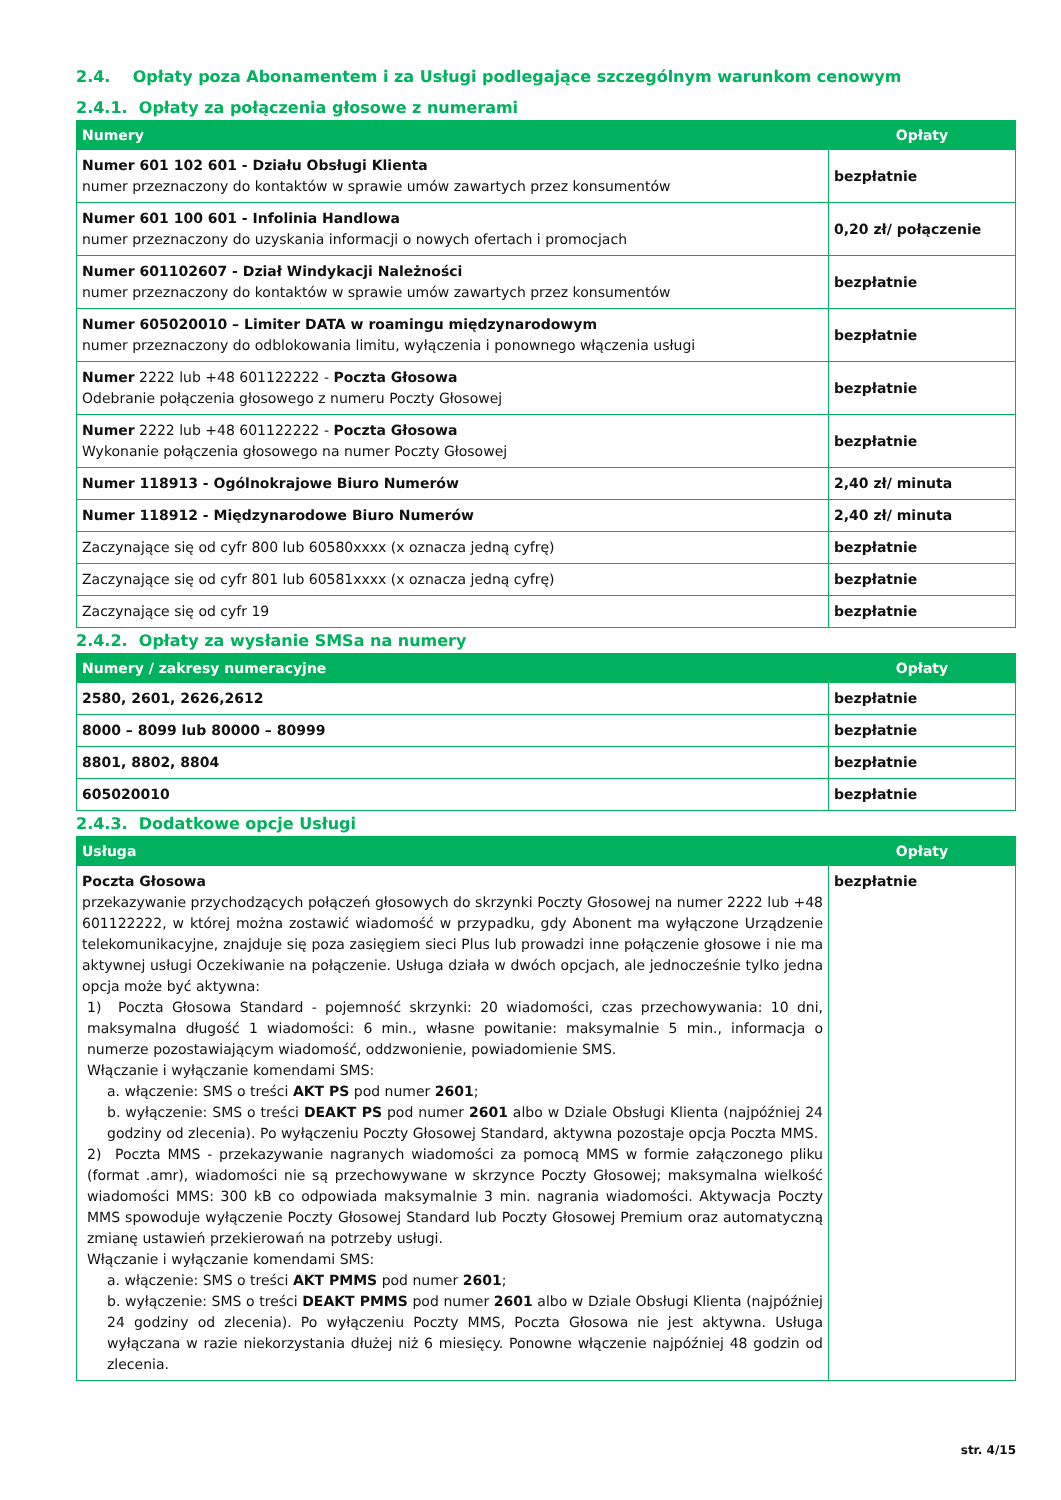2.4. Opłaty poza Abonamentem i za Usługi podlegające szczególnym warunkom cenowym
2.4.1. Opłaty za połączenia głosowe z numerami
| Numery | Opłaty |
| --- | --- |
| Numer 601 102 601 - Działu Obsługi Klienta numer przeznaczony do kontaktów w sprawie umów zawartych przez konsumentów | bezpłatnie |
| Numer 601 100 601 - Infolinia Handlowa numer przeznaczony do uzyskania informacji o nowych ofertach i promocjach | 0,20 zł/ połączenie |
| Numer 601102607 - Dział Windykacji Należności numer przeznaczony do kontaktów w sprawie umów zawartych przez konsumentów | bezpłatnie |
| Numer 605020010 – Limiter DATA w roamingu międzynarodowym numer przeznaczony do odblokowania limitu, wyłączenia i ponownego włączenia usługi | bezpłatnie |
| Numer 2222 lub +48 601122222 - Poczta Głosowa Odebranie połączenia głosowego z numeru Poczty Głosowej | bezpłatnie |
| Numer 2222 lub +48 601122222 - Poczta Głosowa Wykonanie połączenia głosowego na numer Poczty Głosowej | bezpłatnie |
| Numer 118913 - Ogólnokrajowe Biuro Numerów | 2,40 zł/ minuta |
| Numer 118912 - Międzynarodowe Biuro Numerów | 2,40 zł/ minuta |
| Zaczynające się od cyfr 800 lub 60580xxxx (x oznacza jedną cyfrę) | bezpłatnie |
| Zaczynające się od cyfr 801 lub 60581xxxx (x oznacza jedną cyfrę) | bezpłatnie |
| Zaczynające się od cyfr 19 | bezpłatnie |
2.4.2. Opłaty za wysłanie SMSa na numery
| Numery / zakresy numeracyjne | Opłaty |
| --- | --- |
| 2580, 2601, 2626,2612 | bezpłatnie |
| 8000 – 8099 lub 80000 – 80999 | bezpłatnie |
| 8801, 8802, 8804 | bezpłatnie |
| 605020010 | bezpłatnie |
2.4.3. Dodatkowe opcje Usługi
| Usługa | Opłaty |
| --- | --- |
| Poczta Głosowa przekazywanie przychodzących połączeń głosowych do skrzynki Poczty Głosowej na numer 2222 lub +48 601122222, w której można zostawić wiadomość w przypadku, gdy Abonent ma wyłączone Urządzenie telekomunikacyjne, znajduje się poza zasięgiem sieci Plus lub prowadzi inne połączenie głosowe i nie ma aktywnej usługi Oczekiwanie na połączenie. Usługa działa w dwóch opcjach, ale jednocześnie tylko jedna opcja może być aktywna: 1) Poczta Głosowa Standard - pojemność skrzynki: 20 wiadomości, czas przechowywania: 10 dni, maksymalna długość 1 wiadomości: 6 min., własne powitanie: maksymalnie 5 min., informacja o numerze pozostawiającym wiadomość, oddzwonienie, powiadomienie SMS. Włączanie i wyłączanie komendami SMS: a. włączenie: SMS o treści AKT PS pod numer 2601 ; b. wyłączenie: SMS o treści DEAKT PS pod numer 2601 albo w Dziale Obsługi Klienta (najpóźniej 24 godziny od zlecenia). Po wyłączeniu Poczty Głosowej Standard, aktywna pozostaje opcja Poczta MMS. 2) Poczta MMS - przekazywanie nagranych wiadomości za pomocą MMS w formie załączonego pliku (format .amr), wiadomości nie są przechowywane w skrzynce Poczty Głosowej; maksymalna wielkość wiadomości MMS: 300 kB co odpowiada maksymalnie 3 min. nagrania wiadomości. Aktywacja Poczty MMS spowoduje wyłączenie Poczty Głosowej Standard lub Poczty Głosowej Premium oraz automatyczną zmianę ustawień przekierowań na potrzeby usługi. Włączanie i wyłączanie komendami SMS: a. włączenie: SMS o treści AKT PMMS pod numer 2601 ; b. wyłączenie: SMS o treści DEAKT PMMS pod numer 2601 albo w Dziale Obsługi Klienta (najpóźniej 24 godziny od zlecenia). Po wyłączeniu Poczty MMS, Poczta Głosowa nie jest aktywna. Usługa wyłączana w razie niekorzystania dłużej niż 6 miesięcy. Ponowne włączenie najpóźniej 48 godzin od zlecenia. | bezpłatnie |
str. 4/15